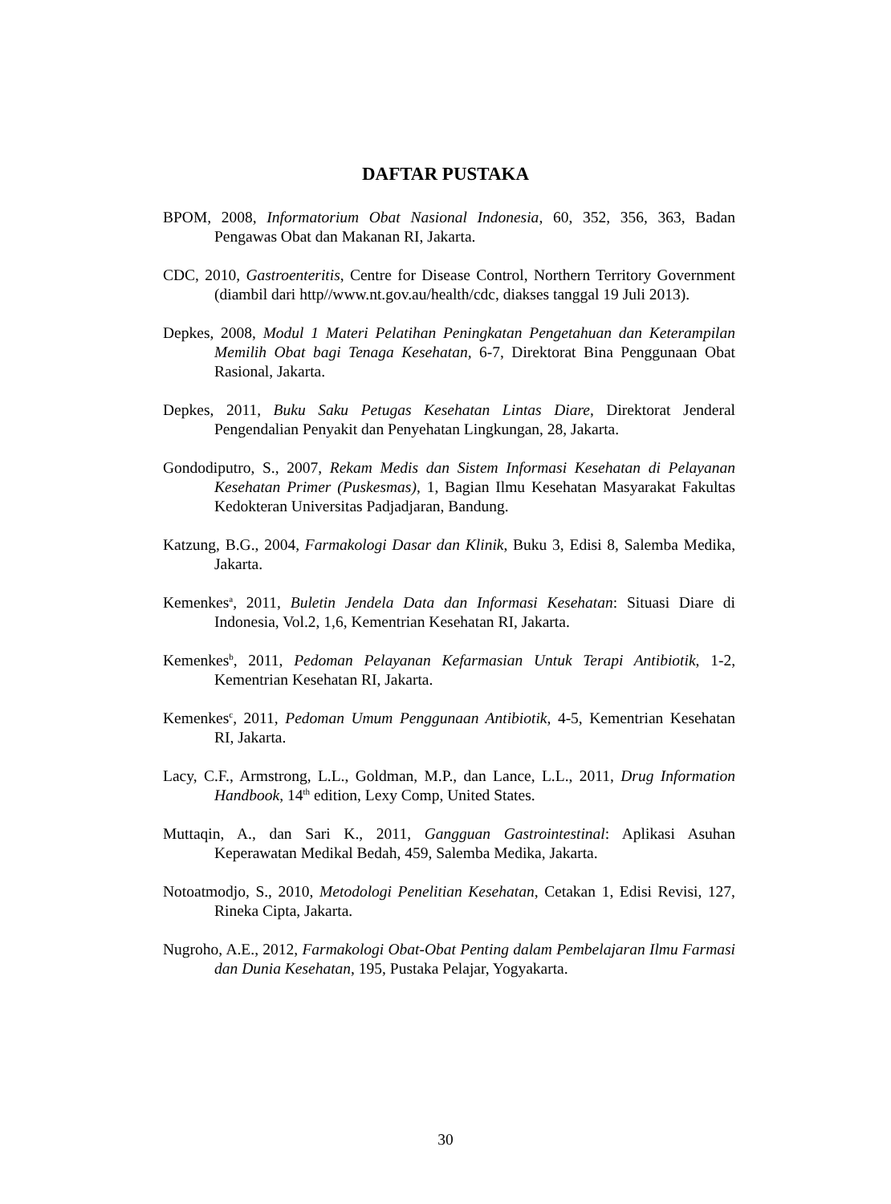DAFTAR PUSTAKA
BPOM, 2008, Informatorium Obat Nasional Indonesia, 60, 352, 356, 363, Badan Pengawas Obat dan Makanan RI, Jakarta.
CDC, 2010, Gastroenteritis, Centre for Disease Control, Northern Territory Government (diambil dari http//www.nt.gov.au/health/cdc, diakses tanggal 19 Juli 2013).
Depkes, 2008, Modul 1 Materi Pelatihan Peningkatan Pengetahuan dan Keterampilan Memilih Obat bagi Tenaga Kesehatan, 6-7, Direktorat Bina Penggunaan Obat Rasional, Jakarta.
Depkes, 2011, Buku Saku Petugas Kesehatan Lintas Diare, Direktorat Jenderal Pengendalian Penyakit dan Penyehatan Lingkungan, 28, Jakarta.
Gondodiputro, S., 2007, Rekam Medis dan Sistem Informasi Kesehatan di Pelayanan Kesehatan Primer (Puskesmas), 1, Bagian Ilmu Kesehatan Masyarakat Fakultas Kedokteran Universitas Padjadjaran, Bandung.
Katzung, B.G., 2004, Farmakologi Dasar dan Klinik, Buku 3, Edisi 8, Salemba Medika, Jakarta.
Kemenkes<sup>a</sup>, 2011, Buletin Jendela Data dan Informasi Kesehatan: Situasi Diare di Indonesia, Vol.2, 1,6, Kementrian Kesehatan RI, Jakarta.
Kemenkes<sup>b</sup>, 2011, Pedoman Pelayanan Kefarmasian Untuk Terapi Antibiotik, 1-2, Kementrian Kesehatan RI, Jakarta.
Kemenkes<sup>c</sup>, 2011, Pedoman Umum Penggunaan Antibiotik, 4-5, Kementrian Kesehatan RI, Jakarta.
Lacy, C.F., Armstrong, L.L., Goldman, M.P., dan Lance, L.L., 2011, Drug Information Handbook, 14<sup>th</sup> edition, Lexy Comp, United States.
Muttaqin, A., dan Sari K., 2011, Gangguan Gastrointestinal: Aplikasi Asuhan Keperawatan Medikal Bedah, 459, Salemba Medika, Jakarta.
Notoatmodjo, S., 2010, Metodologi Penelitian Kesehatan, Cetakan 1, Edisi Revisi, 127, Rineka Cipta, Jakarta.
Nugroho, A.E., 2012, Farmakologi Obat-Obat Penting dalam Pembelajaran Ilmu Farmasi dan Dunia Kesehatan, 195, Pustaka Pelajar, Yogyakarta.
30